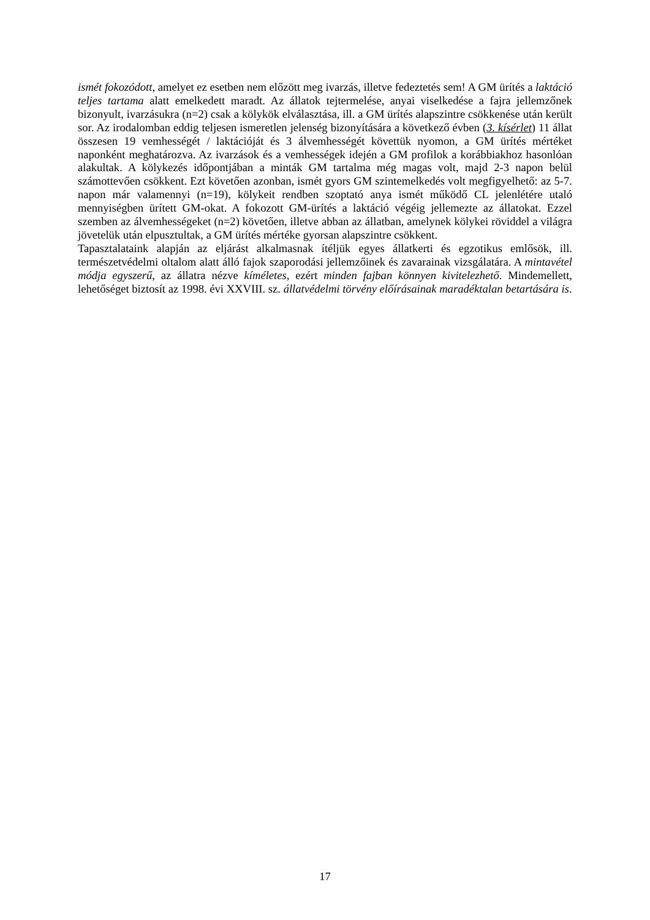ismét fokozódott, amelyet ez esetben nem előzött meg ivarzás, illetve fedeztetés sem! A GM ürítés a laktáció teljes tartama alatt emelkedett maradt. Az állatok tejtermelése, anyai viselkedése a fajra jellemzőnek bizonyult, ivarzásukra (n=2) csak a kölykök elválasztása, ill. a GM ürítés alapszintre csökkenése után került sor. Az irodalomban eddig teljesen ismeretlen jelenség bizonyítására a következő évben (3. kísérlet) 11 állat összesen 19 vemhességét / laktációját és 3 álvemhességét követtük nyomon, a GM ürítés mértéket naponként meghatározva. Az ivarzások és a vemhességek idején a GM profilok a korábbiakhoz hasonlóan alakultak. A kölykezés időpontjában a minták GM tartalma még magas volt, majd 2-3 napon belül számottevően csökkent. Ezt követően azonban, ismét gyors GM szintemelkedés volt megfigyelhető: az 5-7. napon már valamennyi (n=19), kölykeit rendben szoptató anya ismét működő CL jelenlétére utaló mennyiségben ürített GM-okat. A fokozott GM-ürítés a laktáció végéig jellemezte az állatokat. Ezzel szemben az álvemhességeket (n=2) követően, illetve abban az állatban, amelynek kölykei röviddel a világra jövetelük után elpusztultak, a GM ürítés mértéke gyorsan alapszintre csökkent.
Tapasztalataink alapján az eljárást alkalmasnak ítéljük egyes állatkerti és egzotikus emlősök, ill. természetvédelmi oltalom alatt álló fajok szaporodási jellemzőinek és zavarainak vizsgálatára. A mintavétel módja egyszerű, az állatra nézve kíméletes, ezért minden fajban könnyen kivitelezhető. Mindemellett, lehetőséget biztosít az 1998. évi XXVIII. sz. állatvédelmi törvény előírásainak maradéktalan betartására is.
17